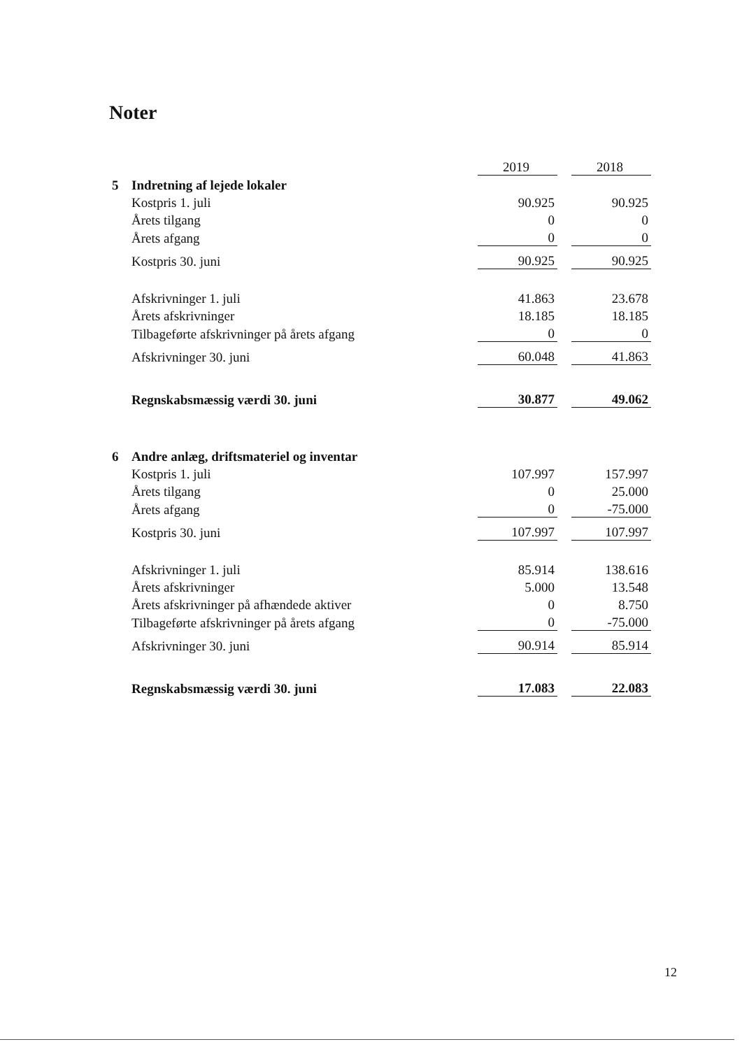Noter
| | | 2019 | | 2018 |
| 5 | Indretning af lejede lokaler | | | |
| | Kostpris 1. juli | 90.925 | | 90.925 |
| | Årets tilgang | 0 | | 0 |
| | Årets afgang | 0 | | 0 |
| | Kostpris 30. juni | 90.925 | | 90.925 |
| | Afskrivninger 1. juli | 41.863 | | 23.678 |
| | Årets afskrivninger | 18.185 | | 18.185 |
| | Tilbageførte afskrivninger på årets afgang | 0 | | 0 |
| | Afskrivninger 30. juni | 60.048 | | 41.863 |
| | Regnskabsmæssig værdi 30. juni | 30.877 | | 49.062 |
| 6 | Andre anlæg, driftsmateriel og inventar | | | |
| | Kostpris 1. juli | 107.997 | | 157.997 |
| | Årets tilgang | 0 | | 25.000 |
| | Årets afgang | 0 | | -75.000 |
| | Kostpris 30. juni | 107.997 | | 107.997 |
| | Afskrivninger 1. juli | 85.914 | | 138.616 |
| | Årets afskrivninger | 5.000 | | 13.548 |
| | Årets afskrivninger på afhændede aktiver | 0 | | 8.750 |
| | Tilbageførte afskrivninger på årets afgang | 0 | | -75.000 |
| | Afskrivninger 30. juni | 90.914 | | 85.914 |
| | Regnskabsmæssig værdi 30. juni | 17.083 | | 22.083 |
12